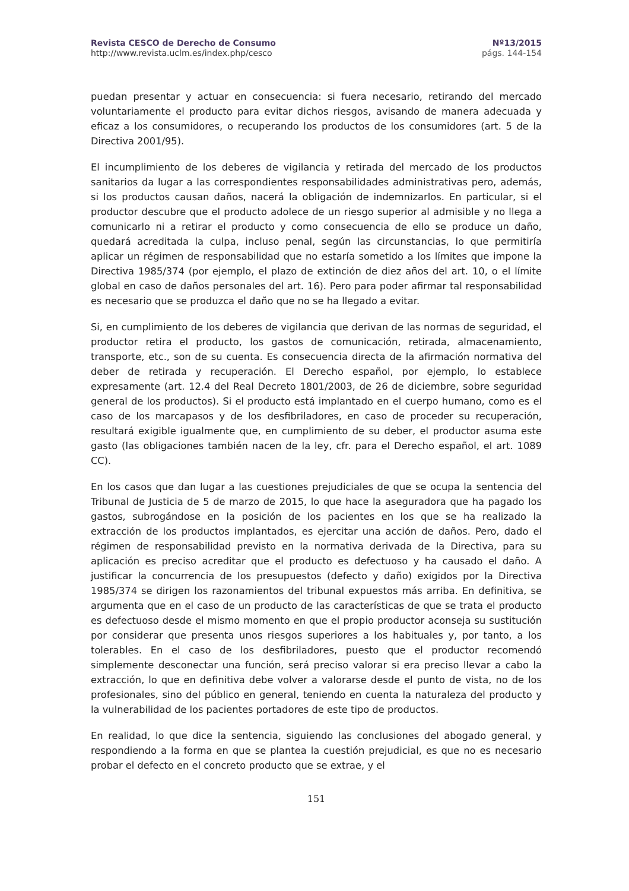Revista CESCO de Derecho de Consumo
http://www.revista.uclm.es/index.php/cesco
Nº13/2015
págs. 144-154
puedan presentar y actuar en consecuencia: si fuera necesario, retirando del mercado voluntariamente el producto para evitar dichos riesgos, avisando de manera adecuada y eficaz a los consumidores, o recuperando los productos de los consumidores (art. 5 de la Directiva 2001/95).
El incumplimiento de los deberes de vigilancia y retirada del mercado de los productos sanitarios da lugar a las correspondientes responsabilidades administrativas pero, además, si los productos causan daños, nacerá la obligación de indemnizarlos. En particular, si el productor descubre que el producto adolece de un riesgo superior al admisible y no llega a comunicarlo ni a retirar el producto y como consecuencia de ello se produce un daño, quedará acreditada la culpa, incluso penal, según las circunstancias, lo que permitiría aplicar un régimen de responsabilidad que no estaría sometido a los límites que impone la Directiva 1985/374 (por ejemplo, el plazo de extinción de diez años del art. 10, o el límite global en caso de daños personales del art. 16). Pero para poder afirmar tal responsabilidad es necesario que se produzca el daño que no se ha llegado a evitar.
Si, en cumplimiento de los deberes de vigilancia que derivan de las normas de seguridad, el productor retira el producto, los gastos de comunicación, retirada, almacenamiento, transporte, etc., son de su cuenta. Es consecuencia directa de la afirmación normativa del deber de retirada y recuperación. El Derecho español, por ejemplo, lo establece expresamente (art. 12.4 del Real Decreto 1801/2003, de 26 de diciembre, sobre seguridad general de los productos). Si el producto está implantado en el cuerpo humano, como es el caso de los marcapasos y de los desfibriladores, en caso de proceder su recuperación, resultará exigible igualmente que, en cumplimiento de su deber, el productor asuma este gasto (las obligaciones también nacen de la ley, cfr. para el Derecho español, el art. 1089 CC).
En los casos que dan lugar a las cuestiones prejudiciales de que se ocupa la sentencia del Tribunal de Justicia de 5 de marzo de 2015, lo que hace la aseguradora que ha pagado los gastos, subrogándose en la posición de los pacientes en los que se ha realizado la extracción de los productos implantados, es ejercitar una acción de daños. Pero, dado el régimen de responsabilidad previsto en la normativa derivada de la Directiva, para su aplicación es preciso acreditar que el producto es defectuoso y ha causado el daño. A justificar la concurrencia de los presupuestos (defecto y daño) exigidos por la Directiva 1985/374 se dirigen los razonamientos del tribunal expuestos más arriba. En definitiva, se argumenta que en el caso de un producto de las características de que se trata el producto es defectuoso desde el mismo momento en que el propio productor aconseja su sustitución por considerar que presenta unos riesgos superiores a los habituales y, por tanto, a los tolerables. En el caso de los desfibriladores, puesto que el productor recomendó simplemente desconectar una función, será preciso valorar si era preciso llevar a cabo la extracción, lo que en definitiva debe volver a valorarse desde el punto de vista, no de los profesionales, sino del público en general, teniendo en cuenta la naturaleza del producto y la vulnerabilidad de los pacientes portadores de este tipo de productos.
En realidad, lo que dice la sentencia, siguiendo las conclusiones del abogado general, y respondiendo a la forma en que se plantea la cuestión prejudicial, es que no es necesario probar el defecto en el concreto producto que se extrae, y el
151